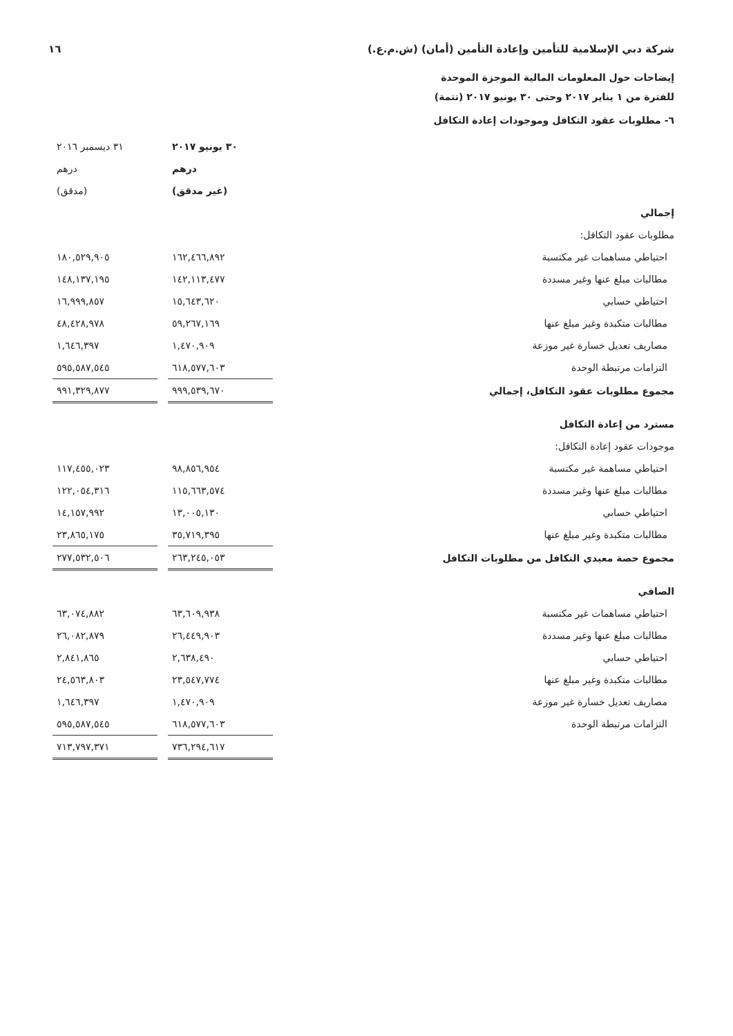شركة دبي الإسلامية للتأمين وإعادة التأمين (أمان) (ش.م.ع.) ١٦
إيضاحات حول المعلومات المالية الموجزة الموحدة
للفترة من ١ يناير ٢٠١٧ وحتى ٣٠ يونيو ٢٠١٧ (تتمة)
٦- مطلوبات عقود التكافل وموجودات إعادة التكافل
| | ٣٠ يونيو ٢٠١٧ | | ٣١ ديسمبر ٢٠١٦ |
| | درهم | | درهم |
| | (غير مدقق) | | (مدقق) |
| إجمالي | | | |
| مطلوبات عقود التكافل: | | | |
| احتياطي مساهمات غير مكتسبة | ١٦٢,٤٦٦,٨٩٢ | | ١٨٠,٥٢٩,٩٠٥ |
| مطالبات مبلغ عنها وغير مسددة | ١٤٢,١١٣,٤٧٧ | | ١٤٨,١٣٧,١٩٥ |
| احتياطي حسابي | ١٥,٦٤٣,٦٢٠ | | ١٦,٩٩٩,٨٥٧ |
| مطالبات متكبدة وغير مبلغ عنها | ٥٩,٢٦٧,١٦٩ | | ٤٨,٤٢٨,٩٧٨ |
| مصاريف تعديل خسارة غير موزعة | ١,٤٧٠,٩٠٩ | | ١,٦٤٦,٣٩٧ |
| التزامات مرتبطة الوحدة | ٦١٨,٥٧٧,٦٠٣ | | ٥٩٥,٥٨٧,٥٤٥ |
| مجموع مطلوبات عقود التكافل، إجمالي | ٩٩٩,٥٣٩,٦٧٠ | | ٩٩١,٣٢٩,٨٧٧ |
| مسترد من إعادة التكافل | | | |
| موجودات عقود إعادة التكافل: | | | |
| احتياطي مساهمة غير مكتسبة | ٩٨,٨٥٦,٩٥٤ | | ١١٧,٤٥٥,٠٢٣ |
| مطالبات مبلغ عنها وغير مسددة | ١١٥,٦٦٣,٥٧٤ | | ١٢٢,٠٥٤,٣١٦ |
| احتياطي حسابي | ١٣,٠٠٥,١٣٠ | | ١٤,١٥٧,٩٩٢ |
| مطالبات متكبدة وغير مبلغ عنها | ٣٥,٧١٩,٣٩٥ | | ٢٣,٨٦٥,١٧٥ |
| مجموع حصة معيدي التكافل من مطلوبات التكافل | ٢٦٣,٢٤٥,٠٥٣ | | ٢٧٧,٥٣٢,٥٠٦ |
| الصافي | | | |
| احتياطي مساهمات غير مكتسبة | ٦٣,٦٠٩,٩٣٨ | | ٦٣,٠٧٤,٨٨٢ |
| مطالبات مبلغ عنها وغير مسددة | ٢٦,٤٤٩,٩٠٣ | | ٢٦,٠٨٢,٨٧٩ |
| احتياطي حسابي | ٢,٦٣٨,٤٩٠ | | ٢,٨٤١,٨٦٥ |
| مطالبات متكبدة وغير مبلغ عنها | ٢٣,٥٤٧,٧٧٤ | | ٢٤,٥٦٣,٨٠٣ |
| مصاريف تعديل خسارة غير موزعة | ١,٤٧٠,٩٠٩ | | ١,٦٤٦,٣٩٧ |
| التزامات مرتبطة الوحدة | ٦١٨,٥٧٧,٦٠٣ | | ٥٩٥,٥٨٧,٥٤٥ |
| | ٧٣٦,٢٩٤,٦١٧ | | ٧١٣,٧٩٧,٣٧١ |